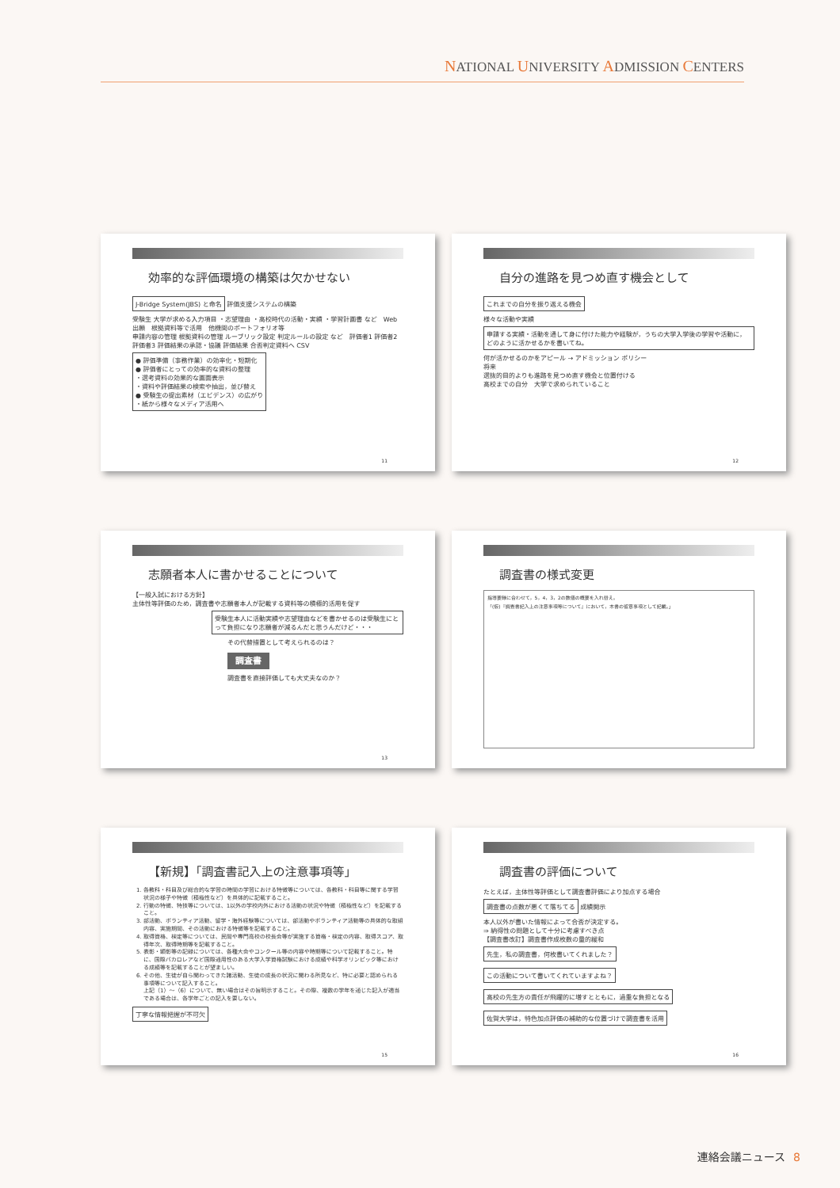NATIONAL UNIVERSITY ADMISSION CENTERS
効率的な評価環境の構築は欠かせない
J-Bridge System(JBS) と命名 評価支援システムの構築
受験生 大学が求める入力項目 ・志望理由 ・高校時代の活動・実績 ・学習計画書 など　Web出願　根拠資料等で活用　他機関のポートフォリオ等
申請内容の管理 根拠資料の管理 ルーブリック設定 判定ルールの設定 など　評価者1 評価者2 評価者3 評価結果の承認・協議 評価結果 合否判定資料へ CSV
● 評価準備（事務作業）の効率化・短期化
● 評価者にとっての効率的な資料の整理
・選考資料の効果的な画面表示
・資料や評価結果の検索や抽出，並び替え
● 受験生の提出素材（エビデンス）の広がり
・紙から様々なメディア活用へ
11
自分の進路を見つめ直す機会として
これまでの自分を振り返える機会
様々な活動や実績
申請する実績・活動を通して身に付けた能力や経験が，うちの大学入学後の学習や活動に，どのように活かせるかを書いてね。
何が活かせるのかをアピール → アドミッション ポリシー
将来
選抜的目的よりも進路を見つめ直す機会と位置付ける
高校までの自分　大学で求められていること
12
志願者本人に書かせることについて
【一般入試における方針】
主体性等評価のため，調査書や志願者本人が記載する資料等の積極的活用を促す
受験生本人に活動実績や志望理由などを書かせるのは受験生にとって負担になり志願者が減るんだと思うんだけど・・・
その代替措置として考えられるのは？
調査書
調査書を直接評価しても大丈夫なのか？
13
調査書の様式変更
指導要録に合わせて，5，4，3，2の数値の概要を入れ替え。
「(仮)『調査書記入上の注意事項等について』において，本書の留意事項として記載。」
【新規】「調査書記入上の注意事項等」
1. 各教科・科目及び総合的な学習の時間の学習における特徴等については、各教科・科目等に関する学習状況の様子や特徴（積極性など）を具体的に記載すること。
2. 行動の特徴、特技等については、1以外の学校内外における活動の状況や特徴（積極性など）を記載すること。
3. 部活動、ボランティア活動、留学・海外経験等については、部活動やボランティア活動等の具体的な取組内容、実施期間、その活動における特徴等を記載すること。
4. 取得資格、検定等については、民間や専門高校の校長会等が実施する資格・検定の内容、取得スコア、取得年次、取得時期等を記載すること。
5. 表彰・顕彰等の記録については、各種大会やコンクール等の内容や時期等について記載すること。特に、国際バカロレアなど国際通用性のある大学入学資格試験における成績や科学オリンピック等における成績等を記載することが望ましい。
6. その他、生徒が自ら関わってきた諸活動、生徒の成長の状況に関わる所見など、特に必要と認められる事項等について記入すること。
上記（1）～（6）について、無い場合はその旨明示すること。その際、複数の学年を通じた記入が適当である場合は、各学年ごとの記入を要しない。
丁寧な情報把握が不可欠
15
調査書の評価について
たとえば，主体性等評価として調査書評価により加点する場合
調査書の点数が悪くて落ちてる 成績開示
本人以外が書いた情報によって合否が決定する。
⇒ 納得性の問題として十分に考慮すべき点
【調査書改訂】調査書作成枚数の量的緩和
先生，私の調査書，何枚書いてくれました？
この活動について書いてくれていますよね？
高校の先生方の責任が飛躍的に増すとともに，過重な負担となる
佐賀大学は，特色加点評価の補助的な位置づけで調査書を活用
16
連絡会議ニュース 8